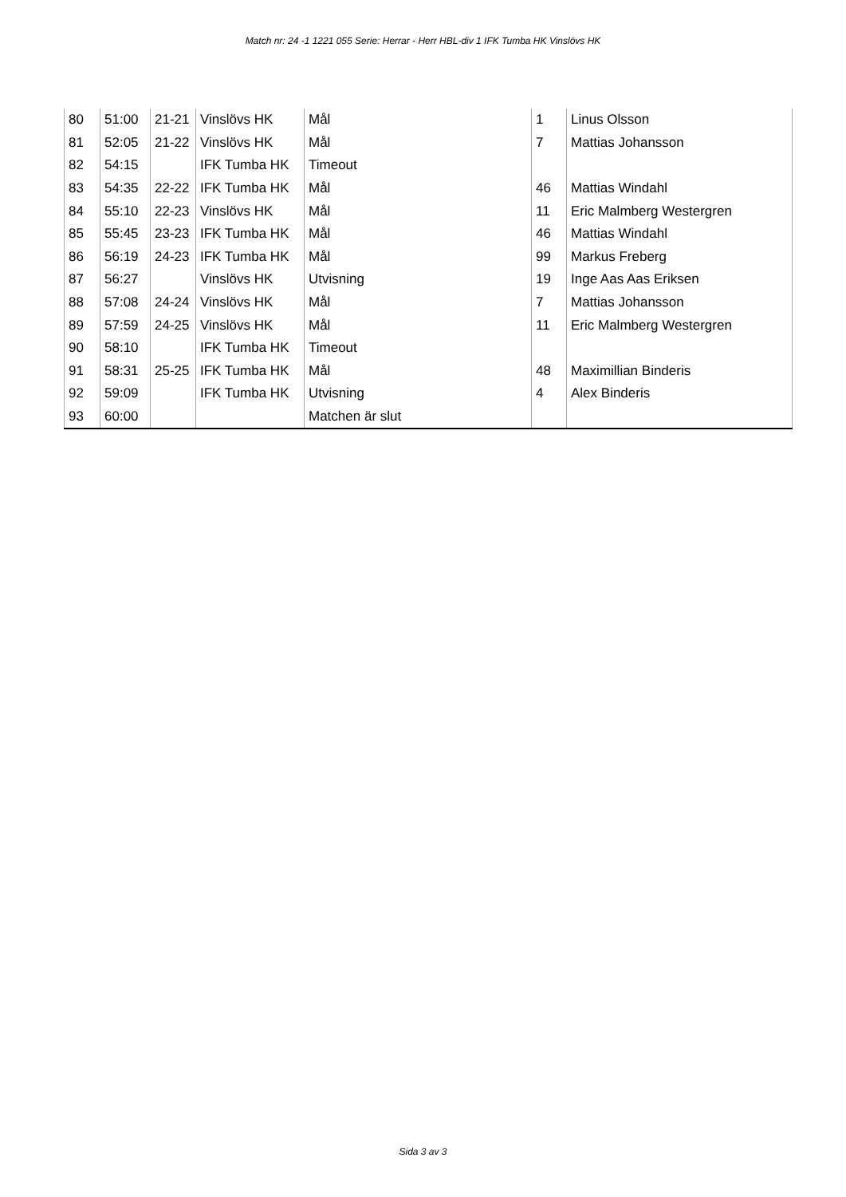Match nr: 24 -1 1221 055 Serie: Herrar - Herr HBL-div 1 IFK Tumba HK Vinslövs HK
| 80 | 51:00 | 21-21 | Vinslövs HK | Mål | 1 | Linus Olsson |
| 81 | 52:05 | 21-22 | Vinslövs HK | Mål | 7 | Mattias Johansson |
| 82 | 54:15 | | IFK Tumba HK | Timeout | | |
| 83 | 54:35 | 22-22 | IFK Tumba HK | Mål | 46 | Mattias Windahl |
| 84 | 55:10 | 22-23 | Vinslövs HK | Mål | 11 | Eric Malmberg Westergren |
| 85 | 55:45 | 23-23 | IFK Tumba HK | Mål | 46 | Mattias Windahl |
| 86 | 56:19 | 24-23 | IFK Tumba HK | Mål | 99 | Markus Freberg |
| 87 | 56:27 | | Vinslövs HK | Utvisning | 19 | Inge Aas Aas Eriksen |
| 88 | 57:08 | 24-24 | Vinslövs HK | Mål | 7 | Mattias Johansson |
| 89 | 57:59 | 24-25 | Vinslövs HK | Mål | 11 | Eric Malmberg Westergren |
| 90 | 58:10 | | IFK Tumba HK | Timeout | | |
| 91 | 58:31 | 25-25 | IFK Tumba HK | Mål | 48 | Maximillian Binderis |
| 92 | 59:09 | | IFK Tumba HK | Utvisning | 4 | Alex Binderis |
| 93 | 60:00 | | | Matchen är slut | | |
Sida 3 av 3